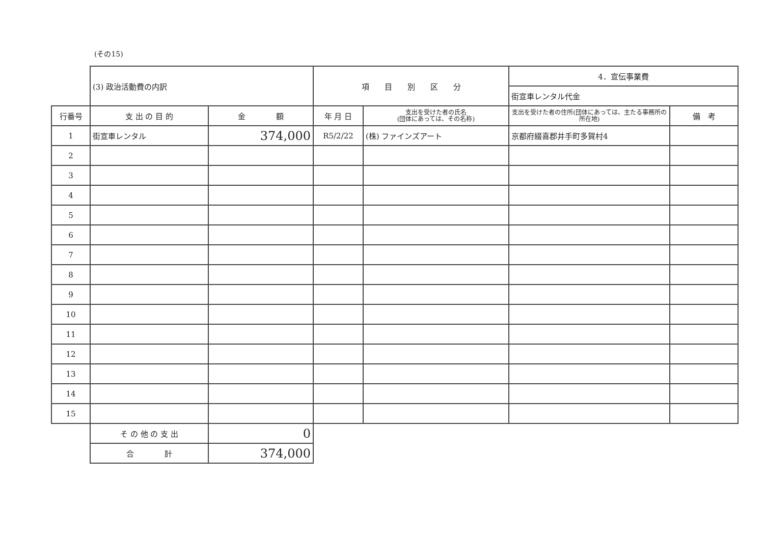(その15)
| | (3) 政治活動費の内訳 | | 項 目 別 区 分 | | 4．宣伝事業費 | |
| | | | | | 街宣車レンタル代金 | |
| 行番号 | 支 出 の 目 的 | 金 額 | 年 月 日 | 支出を受けた者の氏名 (団体にあっては、その名称) | 支出を受けた者の住所(団体にあっては、主たる事務所の所在地) | 備 考 |
| 1 | 街宣車レンタル | 374,000 | R5/2/22 | (株) ファインズアート | 京都府綴喜郡井手町多賀村4 | |
| 2 | | | | | | |
| 3 | | | | | | |
| 4 | | | | | | |
| 5 | | | | | | |
| 6 | | | | | | |
| 7 | | | | | | |
| 8 | | | | | | |
| 9 | | | | | | |
| 10 | | | | | | |
| 11 | | | | | | |
| 12 | | | | | | |
| 13 | | | | | | |
| 14 | | | | | | |
| 15 | | | | | | |
| | そ の 他 の 支 出 | 0 | | | | |
| | 合 計 | 374,000 | | | | |